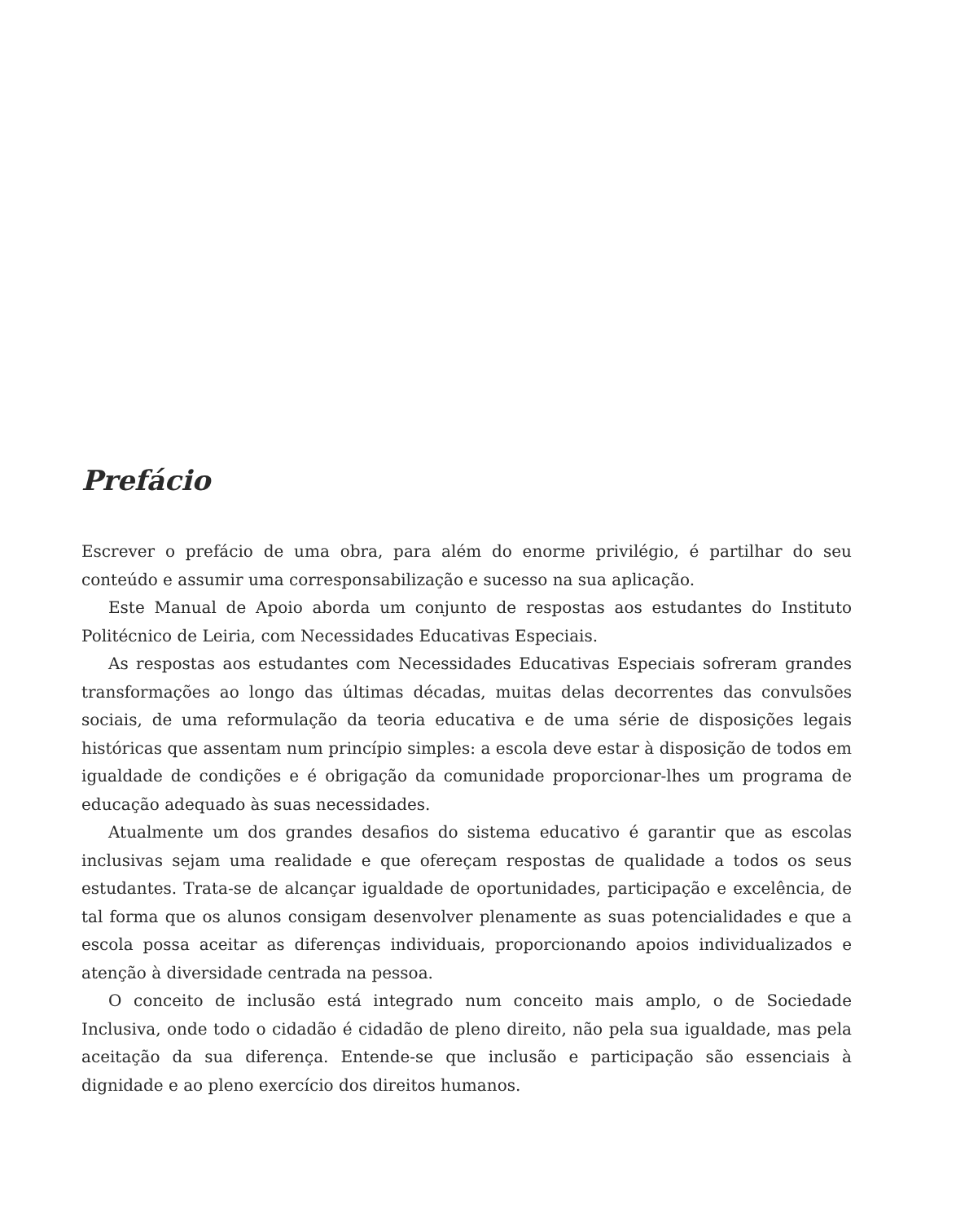Prefácio
Escrever o prefácio de uma obra, para além do enorme privilégio, é partilhar do seu conteúdo e assumir uma corresponsabilização e sucesso na sua aplicação.
Este Manual de Apoio aborda um conjunto de respostas aos estudantes do Instituto Politécnico de Leiria, com Necessidades Educativas Especiais.
As respostas aos estudantes com Necessidades Educativas Especiais sofreram grandes transformações ao longo das últimas décadas, muitas delas decorrentes das convulsões sociais, de uma reformulação da teoria educativa e de uma série de disposições legais históricas que assentam num princípio simples: a escola deve estar à disposição de todos em igualdade de condições e é obrigação da comunidade proporcionar-lhes um programa de educação adequado às suas necessidades.
Atualmente um dos grandes desafios do sistema educativo é garantir que as escolas inclusivas sejam uma realidade e que ofereçam respostas de qualidade a todos os seus estudantes. Trata-se de alcançar igualdade de oportunidades, participação e excelência, de tal forma que os alunos consigam desenvolver plenamente as suas potencialidades e que a escola possa aceitar as diferenças individuais, proporcionando apoios individualizados e atenção à diversidade centrada na pessoa.
O conceito de inclusão está integrado num conceito mais amplo, o de Sociedade Inclusiva, onde todo o cidadão é cidadão de pleno direito, não pela sua igualdade, mas pela aceitação da sua diferença. Entende-se que inclusão e participação são essenciais à dignidade e ao pleno exercício dos direitos humanos.